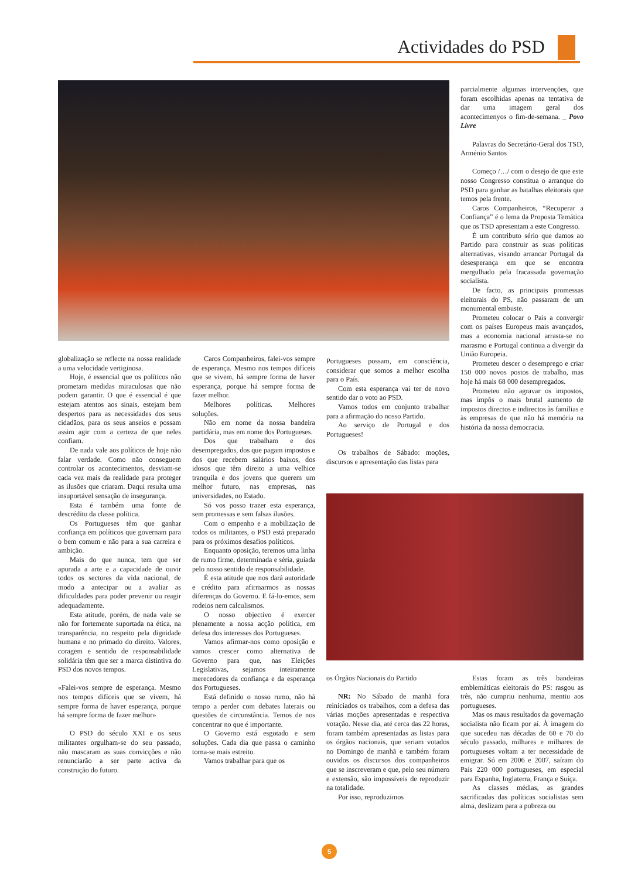Actividades do PSD
parcialmente algumas intervenções, que foram escolhidas apenas na tentativa de dar uma imagem geral dos acontecimenyos o fim-de-semana. _ Povo Livre
Palavras do Secretário-Geral dos TSD, Arménio Santos
Começo /…/ com o desejo de que este nosso Congresso constitua o arranque do PSD para ganhar as batalhas eleitorais que temos pela frente.
Caros Companheiros, “Recuperar a Confiança” é o lema da Proposta Temática que os TSD apresentam a este Congresso.
É um contributo sério que damos ao Partido para construir as suas políticas alternativas, visando arrancar Portugal da desesperança em que se encontra mergulhado pela fracassada governação socialista.
De facto, as principais promessas eleitorais do PS, não passaram de um monumental embuste.
Prometeu colocar o País a convergir com os países Europeus mais avançados, mas a economia nacional arrasta-se no marasmo e Portugal continua a divergir da União Europeia.
Prometeu descer o desemprego e criar 150 000 novos postos de trabalho, mas hoje há mais 68 000 desempregados.
Prometeu não agravar os impostos, mas impôs o mais brutal aumento de impostos directos e indirectos às famílias e às empresas de que não há memória na história da nossa democracia.
globalização se reflecte na nossa realidade a uma velocidade vertiginosa.
Hoje, é essencial que os políticos não prometam medidas miraculosas que não podem garantir. O que é essencial é que estejam atentos aos sinais, estejam bem despertos para as necessidades dos seus cidadãos, para os seus anseios e possam assim agir com a certeza de que neles confiam.
De nada vale aos políticos de hoje não falar verdade. Como não conseguem controlar os acontecimentos, desviam-se cada vez mais da realidade para proteger as ilusões que criaram. Daqui resulta uma insuportável sensação de insegurança.
Esta é também uma fonte de descrédito da classe política.
Os Portugueses têm que ganhar confiança em políticos que governam para o bem comum e não para a sua carreira e ambição.
Mais do que nunca, tem que ser apurada a arte e a capacidade de ouvir todos os sectores da vida nacional, de modo a antecipar ou a avaliar as dificuldades para poder prevenir ou reagir adequadamente.
Esta atitude, porém, de nada vale se não for fortemente suportada na ética, na transparência, no respeito pela dignidade humana e no primado do direito. Valores, coragem e sentido de responsabilidade solidária têm que ser a marca distintiva do PSD dos novos tempos.
«Falei-vos sempre de esperança. Mesmo nos tempos difíceis que se vivem, há sempre forma de haver esperança, porque há sempre forma de fazer melhor»
O PSD do século XXI e os seus militantes orgulham-se do seu passado, não mascaram as suas convicções e não renunciarão a ser parte activa da construção do futuro.
Caros Companheiros, falei-vos sempre de esperança. Mesmo nos tempos difíceis que se vivem, há sempre forma de haver esperança, porque há sempre forma de fazer melhor.
Melhores políticas. Melhores soluções.
Não em nome da nossa bandeira partidária, mas em nome dos Portugueses.
Dos que trabalham e dos desempregados, dos que pagam impostos e dos que recebem salários baixos, dos idosos que têm direito a uma velhice tranquila e dos jovens que querem um melhor futuro, nas empresas, nas universidades, no Estado.
Só vos posso trazer esta esperança, sem promessas e sem falsas ilusões.
Com o empenho e a mobilização de todos os militantes, o PSD está preparado para os próximos desafios políticos.
Enquanto oposição, teremos uma linha de rumo firme, determinada e séria, guiada pelo nosso sentido de responsabilidade.
É esta atitude que nos dará autoridade e crédito para afirmarmos as nossas diferenças do Governo. E fá-lo-emos, sem rodeios nem calculismos.
O nosso objectivo é exercer plenamente a nossa acção política, em defesa dos interesses dos Portugueses.
Vamos afirmar-nos como oposição e vamos crescer como alternativa de Governo para que, nas Eleições Legislativas, sejamos inteiramente merecedores da confiança e da esperança dos Portugueses.
Está definido o nosso rumo, não há tempo a perder com debates laterais ou questões de circunstância. Temos de nos concentrar no que é importante.
O Governo está esgotado e sem soluções. Cada dia que passa o caminho torna-se mais estreito.
Vamos trabalhar para que os
Portugueses possam, em consciência, considerar que somos a melhor escolha para o País.
Com esta esperança vai ter de novo sentido dar o voto ao PSD.
Vamos todos em conjunto trabalhar para a afirmação do nosso Partido.
Ao serviço de Portugal e dos Portugueses!
Os trabalhos de Sábado: moções, discursos e apresentação das listas para
os Órgãos Nacionais do Partido
NR: No Sábado de manhã fora reiniciados os trabalhos, com a defesa das várias moções apresentadas e respectiva votação. Nesse dia, até cerca das 22 horas, foram também apresentadas as listas para os órgãos nacionais, que seriam votados no Domingo de manhã e também foram ouvidos os discursos dos companheiros que se inscreveram e que, pelo seu número e extensão, são impossíveis de reproduzir na totalidade.
Por isso, reproduzimos
Estas foram as três bandeiras emblemáticas eleitorais do PS: rasgou as três, não cumpriu nenhuma, mentiu aos portugueses.
Mas os maus resultados da governação socialista não ficam por aí. À imagem do que sucedeu nas décadas de 60 e 70 do século passado, milhares e milhares de portugueses voltam a ter necessidade de emigrar. Só em 2006 e 2007, saíram do País 220 000 portugueses, em especial para Espanha, Inglaterra, França e Suíça.
As classes médias, as grandes sacrificadas das políticas socialistas sem alma, deslizam para a pobreza ou
5